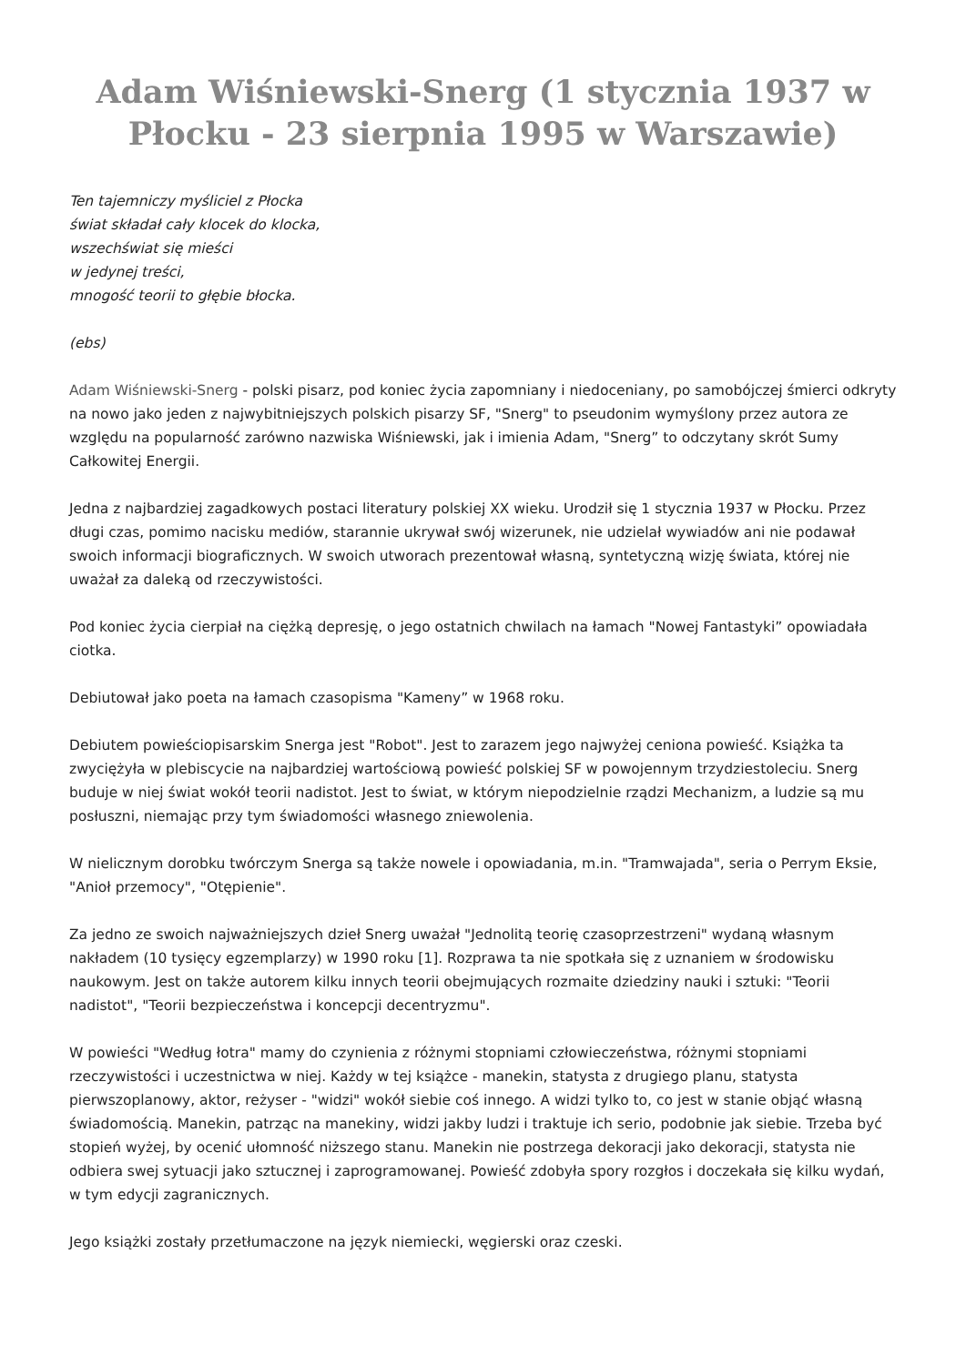Adam Wiśniewski-Snerg (1 stycznia 1937 w Płocku - 23 sierpnia 1995 w Warszawie)
Ten tajemniczy myśliciel z Płocka
świat składał cały klocek do klocka,
wszechświat się mieści
w jedynej treści,
mnogość teorii to głębie błocka.
(ebs)
Adam Wiśniewski-Snerg - polski pisarz, pod koniec życia zapomniany i niedoceniany, po samobójczej śmierci odkryty na nowo jako jeden z najwybitniejszych polskich pisarzy SF, "Snerg" to pseudonim wymyślony przez autora ze względu na popularność zarówno nazwiska Wiśniewski, jak i imienia Adam, "Snerg” to odczytany skrót Sumy Całkowitej Energii.
Jedna z najbardziej zagadkowych postaci literatury polskiej XX wieku. Urodził się 1 stycznia 1937 w Płocku. Przez długi czas, pomimo nacisku mediów, starannie ukrywał swój wizerunek, nie udzielał wywiadów ani nie podawał swoich informacji biograficznych. W swoich utworach prezentował własną, syntetyczną wizję świata, której nie uważał za daleką od rzeczywistości.
Pod koniec życia cierpiał na ciężką depresję, o jego ostatnich chwilach na łamach "Nowej Fantastyki” opowiadała ciotka.
Debiutował jako poeta na łamach czasopisma "Kameny” w 1968 roku.
Debiutem powieściopisarskim Snerga jest "Robot". Jest to zarazem jego najwyżej ceniona powieść. Książka ta zwyciężyła w plebiscycie na najbardziej wartościową powieść polskiej SF w powojennym trzydziestoleciu. Snerg buduje w niej świat wokół teorii nadistot. Jest to świat, w którym niepodzielnie rządzi Mechanizm, a ludzie są mu posłuszni, niemając przy tym świadomości własnego zniewolenia.
W nielicznym dorobku twórczym Snerga są także nowele i opowiadania, m.in. "Tramwajada", seria o Perrym Eksie, "Anioł przemocy", "Otępienie".
Za jedno ze swoich najważniejszych dzieł Snerg uważał "Jednolitą teorię czasoprzestrzeni" wydaną własnym nakładem (10 tysięcy egzemplarzy) w 1990 roku [1]. Rozprawa ta nie spotkała się z uznaniem w środowisku naukowym. Jest on także autorem kilku innych teorii obejmujących rozmaite dziedziny nauki i sztuki: "Teorii nadistot", "Teorii bezpieczeństwa i koncepcji decentryzmu".
W powieści "Według łotra" mamy do czynienia z różnymi stopniami człowieczeństwa, różnymi stopniami rzeczywistości i uczestnictwa w niej. Każdy w tej książce - manekin, statysta z drugiego planu, statysta pierwszoplanowy, aktor, reżyser - "widzi" wokół siebie coś innego. A widzi tylko to, co jest w stanie objąć własną świadomością. Manekin, patrząc na manekiny, widzi jakby ludzi i traktuje ich serio, podobnie jak siebie. Trzeba być stopień wyżej, by ocenić ułomność niższego stanu. Manekin nie postrzega dekoracji jako dekoracji, statysta nie odbiera swej sytuacji jako sztucznej i zaprogramowanej. Powieść zdobyła spory rozgłos i doczekała się kilku wydań, w tym edycji zagranicznych.
Jego książki zostały przetłumaczone na język niemiecki, węgierski oraz czeski.